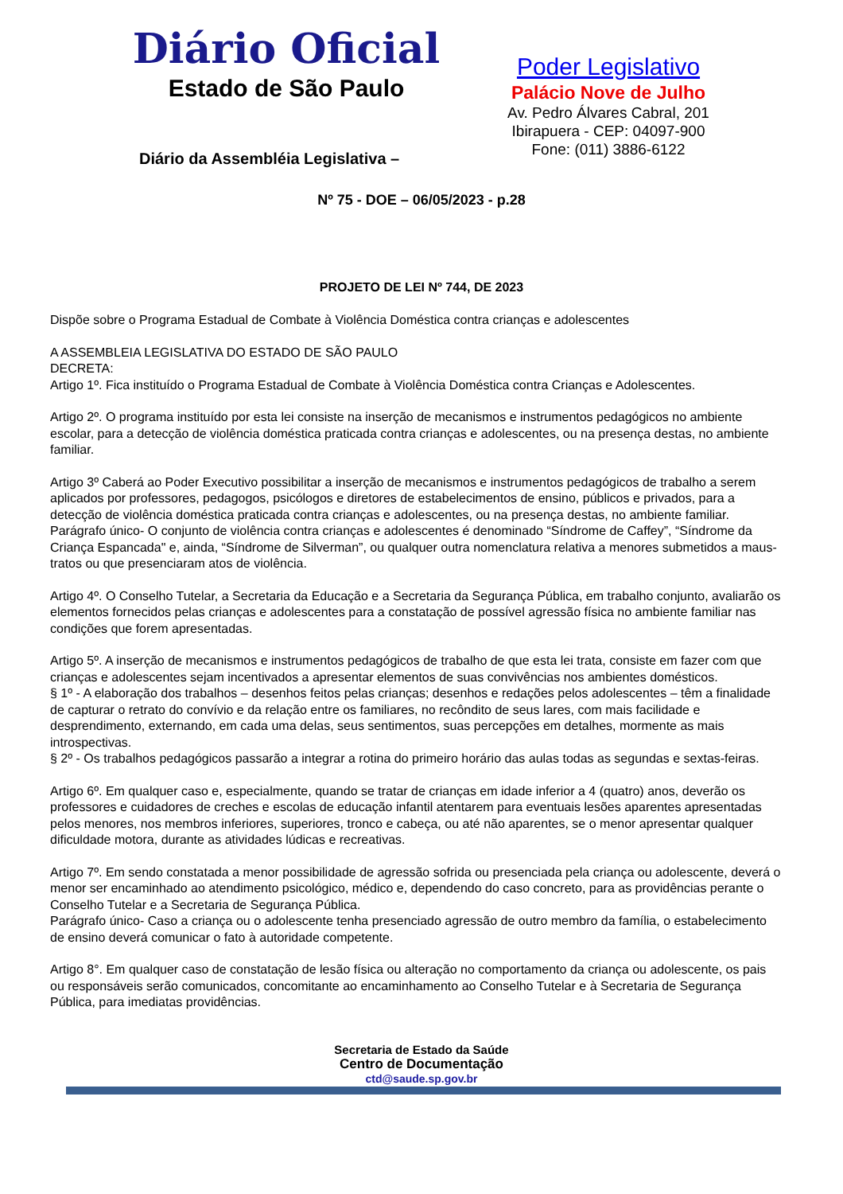Diário Oficial
Estado de São Paulo
Diário da Assembléia Legislativa –
Poder Legislativo
Palácio Nove de Julho
Av. Pedro Álvares Cabral, 201
Ibirapuera - CEP: 04097-900
Fone: (011) 3886-6122
Nº 75 - DOE – 06/05/2023 - p.28
PROJETO DE LEI Nº 744, DE 2023
Dispõe sobre o Programa Estadual de Combate à Violência Doméstica contra crianças e adolescentes
A ASSEMBLEIA LEGISLATIVA DO ESTADO DE SÃO PAULO
DECRETA:
Artigo 1º. Fica instituído o Programa Estadual de Combate à Violência Doméstica contra Crianças e Adolescentes.
Artigo 2º. O programa instituído por esta lei consiste na inserção de mecanismos e instrumentos pedagógicos no ambiente escolar, para a detecção de violência doméstica praticada contra crianças e adolescentes, ou na presença destas, no ambiente familiar.
Artigo 3º Caberá ao Poder Executivo possibilitar a inserção de mecanismos e instrumentos pedagógicos de trabalho a serem aplicados por professores, pedagogos, psicólogos e diretores de estabelecimentos de ensino, públicos e privados, para a detecção de violência doméstica praticada contra crianças e adolescentes, ou na presença destas, no ambiente familiar.
Parágrafo único- O conjunto de violência contra crianças e adolescentes é denominado “Síndrome de Caffey”, “Síndrome da Criança Espancada" e, ainda, “Síndrome de Silverman”, ou qualquer outra nomenclatura relativa a menores submetidos a maus-tratos ou que presenciaram atos de violência.
Artigo 4º. O Conselho Tutelar, a Secretaria da Educação e a Secretaria da Segurança Pública, em trabalho conjunto, avaliarão os elementos fornecidos pelas crianças e adolescentes para a constatação de possível agressão física no ambiente familiar nas condições que forem apresentadas.
Artigo 5º. A inserção de mecanismos e instrumentos pedagógicos de trabalho de que esta lei trata, consiste em fazer com que crianças e adolescentes sejam incentivados a apresentar elementos de suas convivências nos ambientes domésticos.
§ 1º - A elaboração dos trabalhos – desenhos feitos pelas crianças; desenhos e redações pelos adolescentes – têm a finalidade de capturar o retrato do convívio e da relação entre os familiares, no recôndito de seus lares, com mais facilidade e desprendimento, externando, em cada uma delas, seus sentimentos, suas percepções em detalhes, mormente as mais introspectivas.
§ 2º - Os trabalhos pedagógicos passarão a integrar a rotina do primeiro horário das aulas todas as segundas e sextas-feiras.
Artigo 6º. Em qualquer caso e, especialmente, quando se tratar de crianças em idade inferior a 4 (quatro) anos, deverão os professores e cuidadores de creches e escolas de educação infantil atentarem para eventuais lesões aparentes apresentadas pelos menores, nos membros inferiores, superiores, tronco e cabeça, ou até não aparentes, se o menor apresentar qualquer dificuldade motora, durante as atividades lúdicas e recreativas.
Artigo 7º. Em sendo constatada a menor possibilidade de agressão sofrida ou presenciada pela criança ou adolescente, deverá o menor ser encaminhado ao atendimento psicológico, médico e, dependendo do caso concreto, para as providências perante o Conselho Tutelar e a Secretaria de Segurança Pública.
Parágrafo único- Caso a criança ou o adolescente tenha presenciado agressão de outro membro da família, o estabelecimento de ensino deverá comunicar o fato à autoridade competente.
Artigo 8°. Em qualquer caso de constatação de lesão física ou alteração no comportamento da criança ou adolescente, os pais ou responsáveis serão comunicados, concomitante ao encaminhamento ao Conselho Tutelar e à Secretaria de Segurança Pública, para imediatas providências.
Secretaria de Estado da Saúde
Centro de Documentação
ctd@saude.sp.gov.br